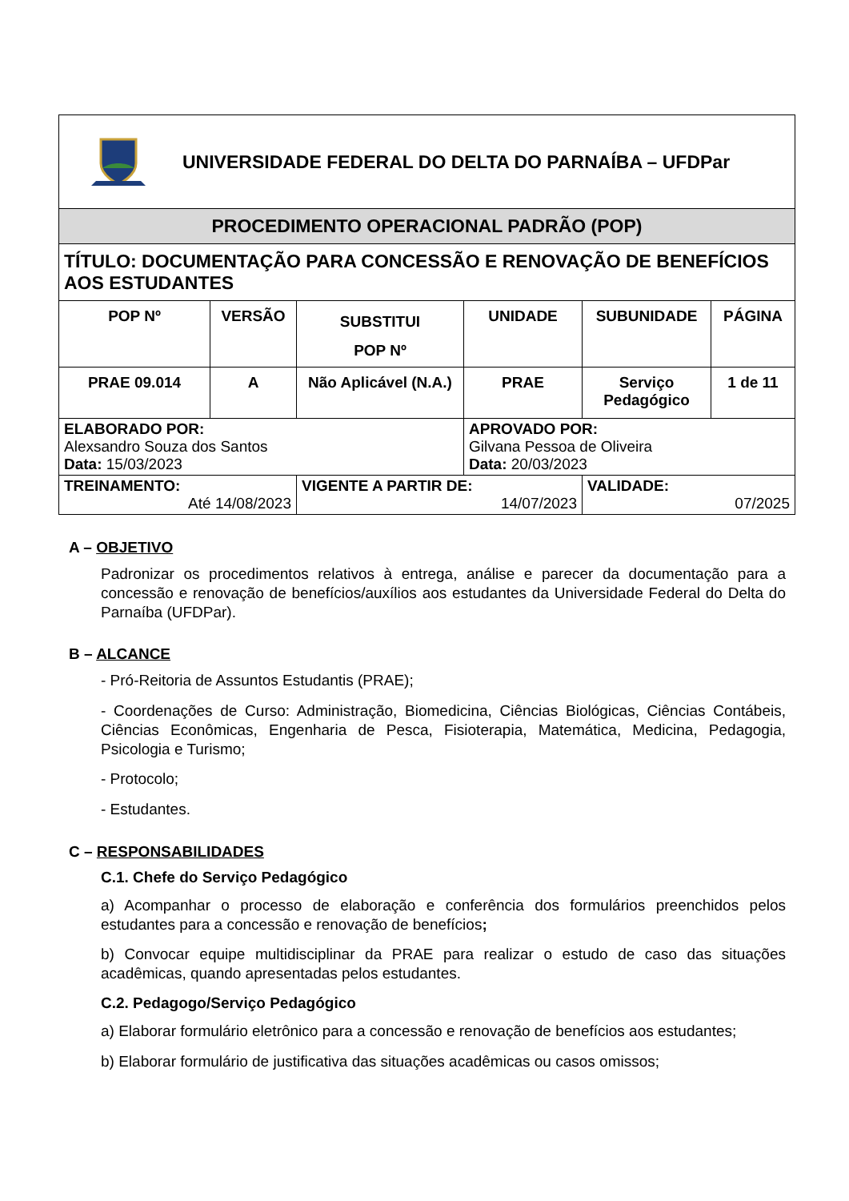| UNIVERSIDADE FEDERAL DO DELTA DO PARNAÍBA – UFDPar | | | | | |
| PROCEDIMENTO OPERACIONAL PADRÃO (POP) | | | | | |
| TÍTULO: DOCUMENTAÇÃO PARA CONCESSÃO E RENOVAÇÃO DE BENEFÍCIOS AOS ESTUDANTES | | | | | |
| POP Nº | VERSÃO | SUBSTITUI POP Nº | UNIDADE | SUBUNIDADE | PÁGINA |
| PRAE 09.014 | A | Não Aplicável (N.A.) | PRAE | Serviço Pedagógico | 1 de 11 |
| ELABORADO POR: Alexsandro Souza dos Santos Data: 15/03/2023 | | | APROVADO POR: Gilvana Pessoa de Oliveira Data: 20/03/2023 | | |
| TREINAMENTO: Até 14/08/2023 | | VIGENTE A PARTIR DE: 14/07/2023 | | VALIDADE: 07/2025 | |
A – OBJETIVO
Padronizar os procedimentos relativos à entrega, análise e parecer da documentação para a concessão e renovação de benefícios/auxílios aos estudantes da Universidade Federal do Delta do Parnaíba (UFDPar).
B – ALCANCE
- Pró-Reitoria de Assuntos Estudantis (PRAE);
- Coordenações de Curso: Administração, Biomedicina, Ciências Biológicas, Ciências Contábeis, Ciências Econômicas, Engenharia de Pesca, Fisioterapia, Matemática, Medicina, Pedagogia, Psicologia e Turismo;
- Protocolo;
- Estudantes.
C – RESPONSABILIDADES
C.1. Chefe do Serviço Pedagógico
a) Acompanhar o processo de elaboração e conferência dos formulários preenchidos pelos estudantes para a concessão e renovação de benefícios;
b) Convocar equipe multidisciplinar da PRAE para realizar o estudo de caso das situações acadêmicas, quando apresentadas pelos estudantes.
C.2. Pedagogo/Serviço Pedagógico
a) Elaborar formulário eletrônico para a concessão e renovação de benefícios aos estudantes;
b) Elaborar formulário de justificativa das situações acadêmicas ou casos omissos;